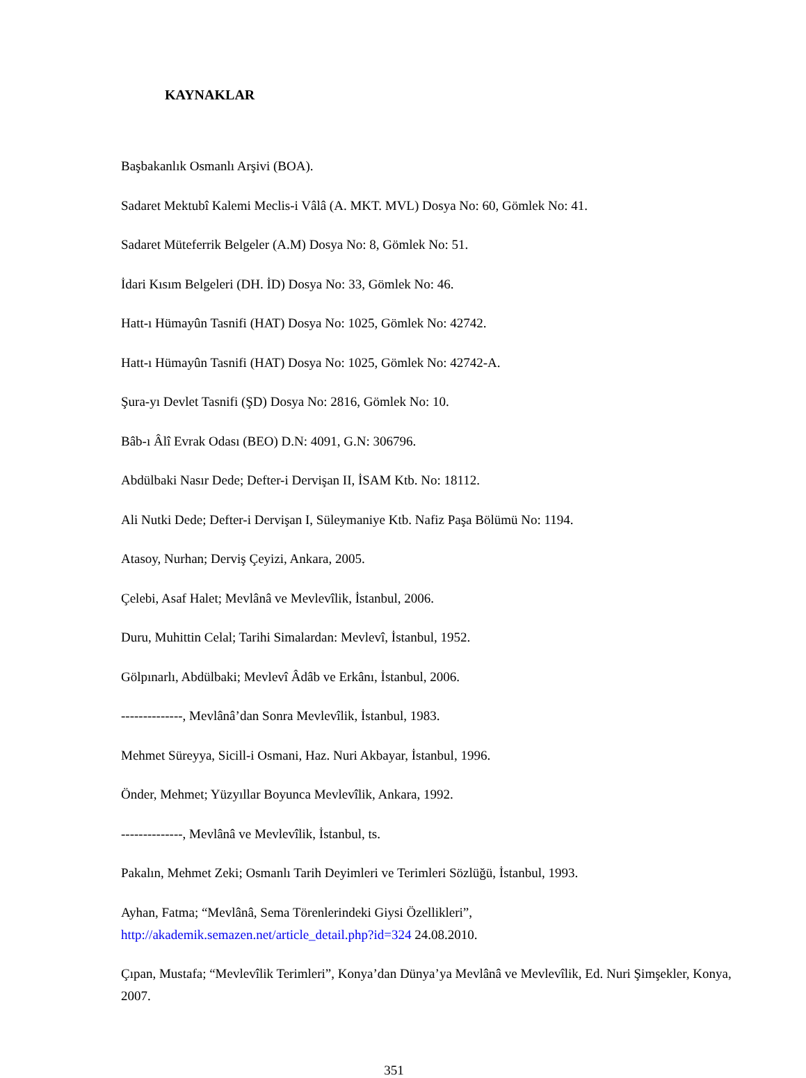KAYNAKLAR
Başbakanlık Osmanlı Arşivi (BOA).
Sadaret Mektubî Kalemi Meclis-i Vâlâ (A. MKT. MVL) Dosya No: 60, Gömlek No: 41.
Sadaret Müteferrik Belgeler (A.M) Dosya No: 8, Gömlek No: 51.
İdari Kısım Belgeleri (DH. İD) Dosya No: 33, Gömlek No: 46.
Hatt-ı Hümayûn Tasnifi (HAT) Dosya No: 1025, Gömlek No: 42742.
Hatt-ı Hümayûn Tasnifi (HAT) Dosya No: 1025, Gömlek No: 42742-A.
Şura-yı Devlet Tasnifi (ŞD) Dosya No: 2816, Gömlek No: 10.
Bâb-ı Âlî Evrak Odası (BEO) D.N: 4091, G.N: 306796.
Abdülbaki Nasır Dede; Defter-i Dervişan II, İSAM Ktb. No: 18112.
Ali Nutki Dede; Defter-i Dervişan I, Süleymaniye Ktb. Nafiz Paşa Bölümü No: 1194.
Atasoy, Nurhan; Derviş Çeyizi, Ankara, 2005.
Çelebi, Asaf Halet; Mevlânâ ve Mevlevîlik, İstanbul, 2006.
Duru, Muhittin Celal; Tarihi Simalardan: Mevlevî, İstanbul, 1952.
Gölpınarlı, Abdülbaki; Mevlevî Âdâb ve Erkânı, İstanbul, 2006.
--------------, Mevlânâ’dan Sonra Mevlevîlik, İstanbul, 1983.
Mehmet Süreyya, Sicill-i Osmani, Haz. Nuri Akbayar, İstanbul, 1996.
Önder, Mehmet; Yüzyıllar Boyunca Mevlevîlik, Ankara, 1992.
--------------, Mevlânâ ve Mevlevîlik, İstanbul, ts.
Pakalın, Mehmet Zeki; Osmanlı Tarih Deyimleri ve Terimleri Sözlüğü, İstanbul, 1993.
Ayhan, Fatma; “Mevlânâ, Sema Törenlerindeki Giysi Özellikleri”,
http://akademik.semazen.net/article_detail.php?id=324 24.08.2010.
Çıpan, Mustafa; “Mevlevîlik Terimleri”, Konya’dan Dünya’ya Mevlânâ ve Mevlevîlik, Ed. Nuri Şimşekler, Konya, 2007.
351